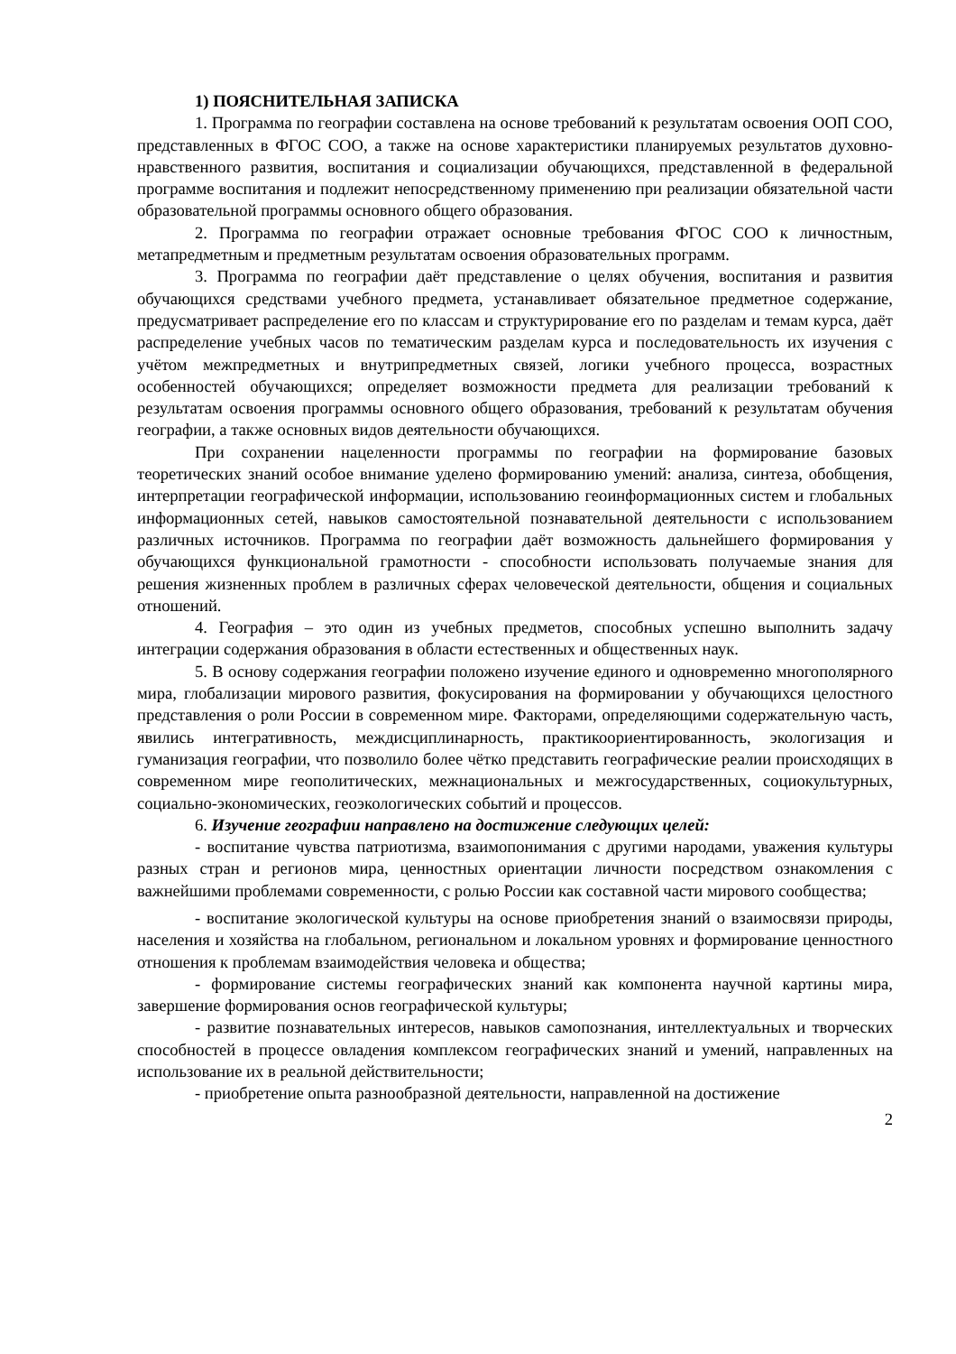1) ПОЯСНИТЕЛЬНАЯ ЗАПИСКА
1. Программа по географии составлена на основе требований к результатам освоения ООП СОО, представленных в ФГОС СОО, а также на основе характеристики планируемых результатов духовно-нравственного развития, воспитания и социализации обучающихся, представленной в федеральной программе воспитания и подлежит непосредственному применению при реализации обязательной части образовательной программы основного общего образования.
2. Программа по географии отражает основные требования ФГОС СОО к личностным, метапредметным и предметным результатам освоения образовательных программ.
3. Программа по географии даёт представление о целях обучения, воспитания и развития обучающихся средствами учебного предмета, устанавливает обязательное предметное содержание, предусматривает распределение его по классам и структурирование его по разделам и темам курса, даёт распределение учебных часов по тематическим разделам курса и последовательность их изучения с учётом межпредметных и внутрипредметных связей, логики учебного процесса, возрастных особенностей обучающихся; определяет возможности предмета для реализации требований к результатам освоения программы основного общего образования, требований к результатам обучения географии, а также основных видов деятельности обучающихся.
При сохранении нацеленности программы по географии на формирование базовых теоретических знаний особое внимание уделено формированию умений: анализа, синтеза, обобщения, интерпретации географической информации, использованию геоинформационных систем и глобальных информационных сетей, навыков самостоятельной познавательной деятельности с использованием различных источников. Программа по географии даёт возможность дальнейшего формирования у обучающихся функциональной грамотности - способности использовать получаемые знания для решения жизненных проблем в различных сферах человеческой деятельности, общения и социальных отношений.
4. География – это один из учебных предметов, способных успешно выполнить задачу интеграции содержания образования в области естественных и общественных наук.
5. В основу содержания географии положено изучение единого и одновременно многополярного мира, глобализации мирового развития, фокусирования на формировании у обучающихся целостного представления о роли России в современном мире. Факторами, определяющими содержательную часть, явились интегративность, междисциплинарность, практикоориентированность, экологизация и гуманизация географии, что позволило более чётко представить географические реалии происходящих в современном мире геополитических, межнациональных и межгосударственных, социокультурных, социально-экономических, геоэкологических событий и процессов.
6. Изучение географии направлено на достижение следующих целей:
- воспитание чувства патриотизма, взаимопонимания с другими народами, уважения культуры разных стран и регионов мира, ценностных ориентации личности посредством ознакомления с важнейшими проблемами современности, с ролью России как составной части мирового сообщества;
- воспитание экологической культуры на основе приобретения знаний о взаимосвязи природы, населения и хозяйства на глобальном, региональном и локальном уровнях и формирование ценностного отношения к проблемам взаимодействия человека и общества;
- формирование системы географических знаний как компонента научной картины мира, завершение формирования основ географической культуры;
- развитие познавательных интересов, навыков самопознания, интеллектуальных и творческих способностей в процессе овладения комплексом географических знаний и умений, направленных на использование их в реальной действительности;
- приобретение опыта разнообразной деятельности, направленной на достижение
2